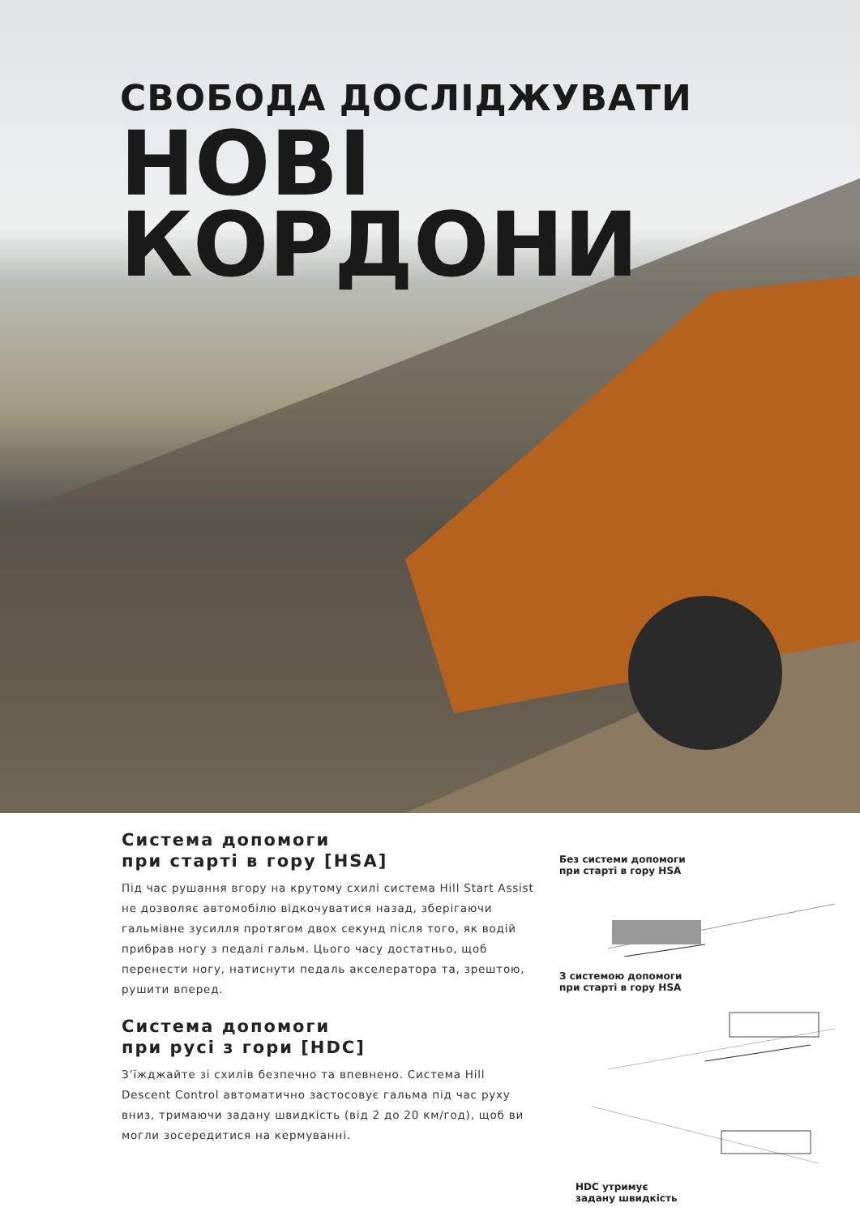СВОБОДА ДОСЛІДЖУВАТИ
НОВІ
КОРДОНИ
Система допомоги
при старті в гору [HSA]
Під час рушання вгору на крутому схилі система Hill Start Assist не дозволяє автомобілю відкочуватися назад, зберігаючи гальмівне зусилля протягом двох секунд після того, як водій прибрав ногу з педалі гальм. Цього часу достатньо, щоб перенести ногу, натиснути педаль акселератора та, зрештою, рушити вперед.
Система допомоги
при русі з гори [HDC]
З’їжджайте зі схилів безпечно та впевнено. Система Hill Descent Control автоматично застосовує гальма під час руху вниз, тримаючи задану швидкість (від 2 до 20 км/год), щоб ви могли зосередитися на кермуванні.
Без системи допомоги
при старті в гору HSA
З системою допомоги
при старті в гору HSA
HDC утримує
задану швидкість